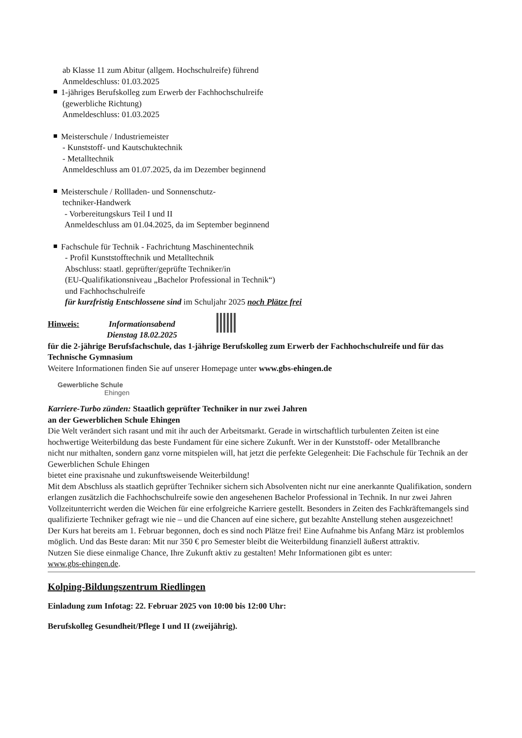ab Klasse 11 zum Abitur (allgem. Hochschulreife) führend
Anmeldeschluss: 01.03.2025
1-jähriges Berufskolleg zum Erwerb der Fachhochschulreife
(gewerbliche Richtung)
Anmeldeschluss: 01.03.2025
Meisterschule / Industriemeister
- Kunststoff- und Kautschuktechnik
- Metalltechnik
Anmeldeschluss am 01.07.2025, da im Dezember beginnend
Meisterschule / Rollladen- und Sonnenschutz-
techniker-Handwerk
- Vorbereitungskurs Teil I und II
Anmeldeschluss am 01.04.2025, da im September beginnend
Fachschule für Technik - Fachrichtung Maschinentechnik
- Profil Kunststofftechnik und Metalltechnik
Abschluss: staatl. geprüfter/geprüfte Techniker/in
(EU-Qualifikationsniveau „Bachelor Professional in Technik“)
und Fachhochschulreife
für kurzfristig Entschlossene sind im Schuljahr 2025 noch Plätze frei
Hinweis: Informationsabend
Dienstag 18.02.2025
für die 2-jährige Berufsfachschule, das 1-jährige Berufskolleg zum Erwerb der Fachhochschulreife und für das Technische Gymnasium
Weitere Informationen finden Sie auf unserer Homepage unter www.gbs-ehingen.de
Gewerbliche Schule
Ehingen
Karriere-Turbo zünden: Staatlich geprüfter Techniker in nur zwei Jahren
an der Gewerblichen Schule Ehingen
Die Welt verändert sich rasant und mit ihr auch der Arbeitsmarkt. Gerade in wirtschaftlich turbulenten Zeiten ist eine hochwertige Weiterbildung das beste Fundament für eine sichere Zukunft. Wer in der Kunststoff- oder Metallbranche
nicht nur mithalten, sondern ganz vorne mitspielen will, hat jetzt die perfekte Gelegenheit: Die Fachschule für Technik an der Gewerblichen Schule Ehingen
bietet eine praxisnahe und zukunftsweisende Weiterbildung!
Mit dem Abschluss als staatlich geprüfter Techniker sichern sich Absolventen nicht nur eine anerkannte Qualifikation, sondern erlangen zusätzlich die Fachhochschulreife sowie den angesehenen Bachelor Professional in Technik. In nur zwei Jahren Vollzeitunterricht werden die Weichen für eine erfolgreiche Karriere gestellt. Besonders in Zeiten des Fachkräftemangels sind qualifizierte Techniker gefragt wie nie – und die Chancen auf eine sichere, gut bezahlte Anstellung stehen ausgezeichnet!
Der Kurs hat bereits am 1. Februar begonnen, doch es sind noch Plätze frei! Eine Aufnahme bis Anfang März ist problemlos möglich. Und das Beste daran: Mit nur 350 € pro Semester bleibt die Weiterbildung finanziell äußerst attraktiv.
Nutzen Sie diese einmalige Chance, Ihre Zukunft aktiv zu gestalten! Mehr Informationen gibt es unter:
www.gbs-ehingen.de.
Kolping-Bildungszentrum Riedlingen
Einladung zum Infotag: 22. Februar 2025 von 10:00 bis 12:00 Uhr:
Berufskolleg Gesundheit/Pflege I und II (zweijährig).